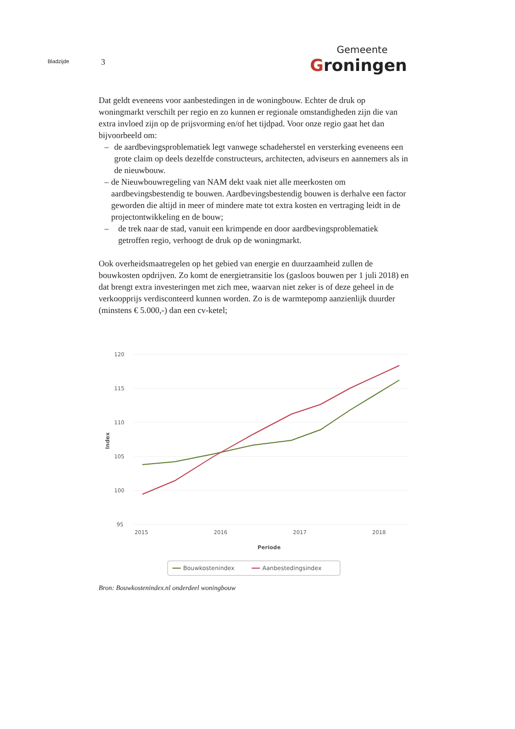Bladzijde
3
Gemeente
Groningen
Dat geldt eveneens voor aanbestedingen in de woningbouw. Echter de druk op woningmarkt verschilt per regio en zo kunnen er regionale omstandigheden zijn die van extra invloed zijn op de prijsvorming en/of het tijdpad. Voor onze regio gaat het dan bijvoorbeeld om:
– de aardbevingsproblematiek legt vanwege schadeherstel en versterking eveneens een grote claim op deels dezelfde constructeurs, architecten, adviseurs en aannemers als in de nieuwbouw.
– de Nieuwbouwregeling van NAM dekt vaak niet alle meerkosten om aardbevingsbestendig te bouwen. Aardbevingsbestendig bouwen is derhalve een factor geworden die altijd in meer of mindere mate tot extra kosten en vertraging leidt in de projectontwikkeling en de bouw;
– de trek naar de stad, vanuit een krimpende en door aardbevingsproblematiek getroffen regio, verhoogt de druk op de woningmarkt.
Ook overheidsmaatregelen op het gebied van energie en duurzaamheid zullen de bouwkosten opdrijven. Zo komt de energietransitie los (gasloos bouwen per 1 juli 2018) en dat brengt extra investeringen met zich mee, waarvan niet zeker is of deze geheel in de verkoopprijs verdisconteerd kunnen worden. Zo is de warmtepomp aanzienlijk duurder (minstens € 5.000,-) dan een cv-ketel;
120
115
110
105
100
95
Index
2015
2016
2017
2018
Periode
Bouwkostenindex
Aanbestedingsindex
Bron: Bouwkostenindex.nl onderdeel woningbouw